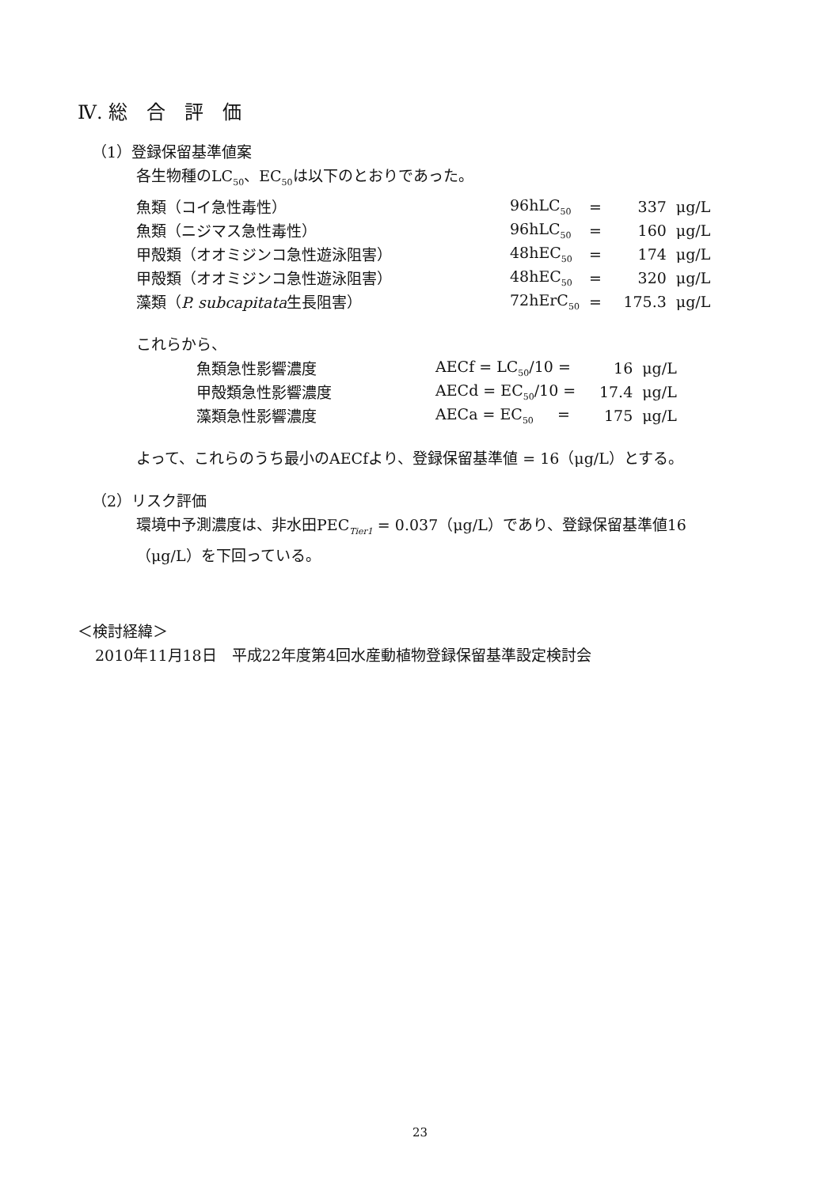Ⅳ. 総　合　評　価
（1）登録保留基準値案
各生物種のLC<sub>50</sub>、EC<sub>50</sub>は以下のとおりであった。
| 魚類（コイ急性毒性） | 96hLC<sub>50</sub> | = | 337 | μg/L |
| 魚類（ニジマス急性毒性） | 96hLC<sub>50</sub> | = | 160 | μg/L |
| 甲殻類（オオミジンコ急性遊泳阻害） | 48hEC<sub>50</sub> | = | 174 | μg/L |
| 甲殻類（オオミジンコ急性遊泳阻害） | 48hEC<sub>50</sub> | = | 320 | μg/L |
| 藻類（ P. subcapitata 生長阻害） | 72hErC<sub>50</sub> | = | 175.3 | μg/L |
これらから、
| 魚類急性影響濃度 | AECf = LC<sub>50</sub>/10 = | 16 | μg/L |
| 甲殻類急性影響濃度 | AECd = EC<sub>50</sub>/10 = | 17.4 | μg/L |
| 藻類急性影響濃度 | AECa = EC<sub>50</sub> = | 175 | μg/L |
よって、これらのうち最小のAECfより、登録保留基準値 = 16（μg/L）とする。
（2）リスク評価
環境中予測濃度は、非水田PEC<sub>Tier1</sub> = 0.037（μg/L）であり、登録保留基準値16
（μg/L）を下回っている。
＜検討経緯＞
2010年11月18日　平成22年度第4回水産動植物登録保留基準設定検討会
23